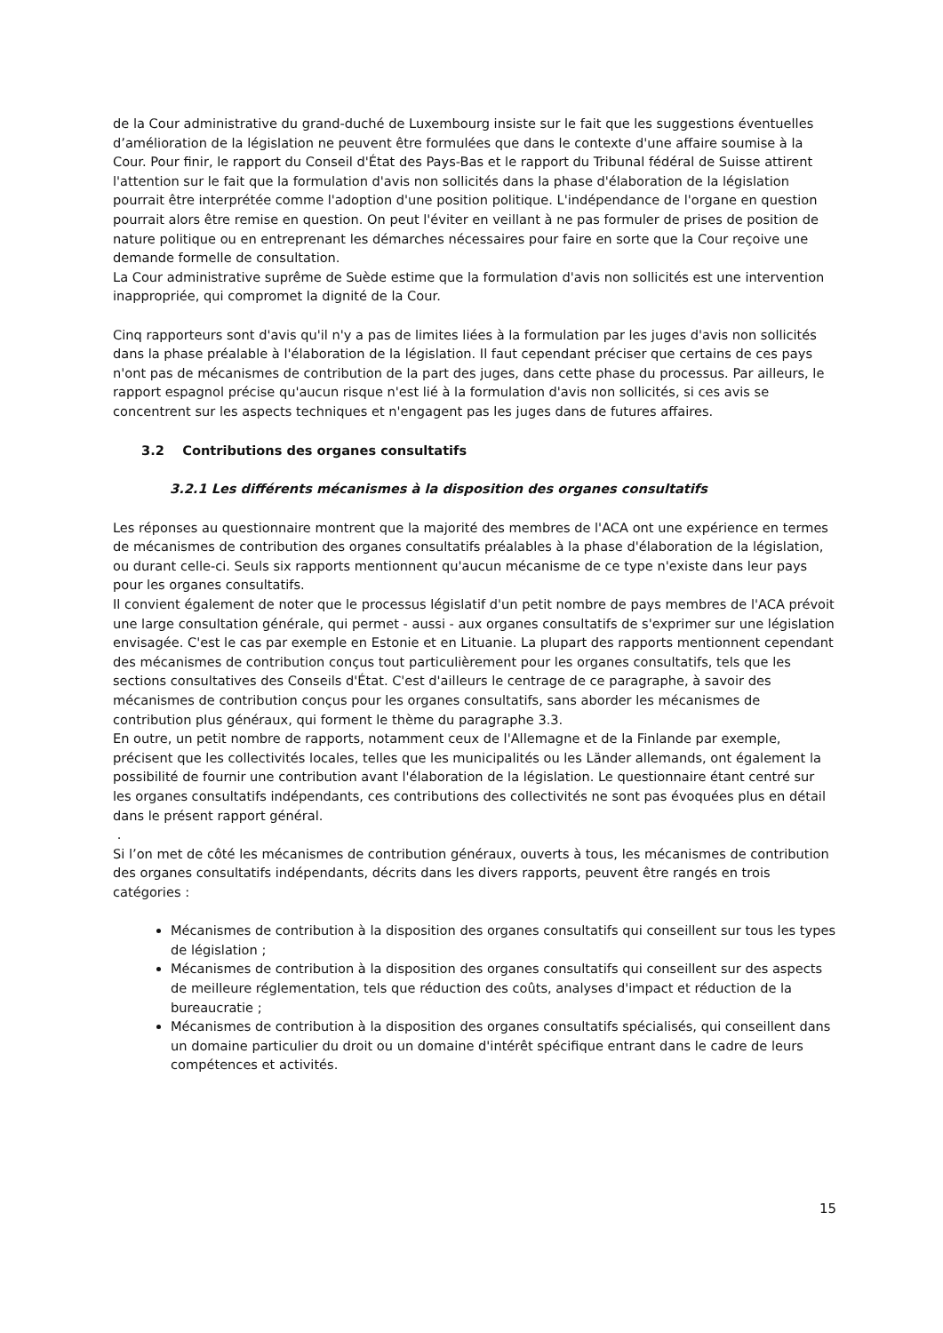de la Cour administrative du grand-duché de Luxembourg insiste sur le fait que les suggestions éventuelles d’amélioration de la législation ne peuvent être formulées que dans le contexte d'une affaire soumise à la Cour. Pour finir, le rapport du Conseil d'État des Pays-Bas et le rapport du Tribunal fédéral de Suisse attirent l'attention sur le fait que la formulation d'avis non sollicités dans la phase d'élaboration de la législation pourrait être interprétée comme l'adoption d'une position politique. L'indépendance de l'organe en question pourrait alors être remise en question. On peut l'éviter en veillant à ne pas formuler de prises de position de nature politique ou en entreprenant les démarches nécessaires pour faire en sorte que la Cour reçoive une demande formelle de consultation.
La Cour administrative suprême de Suède estime que la formulation d'avis non sollicités est une intervention inappropriée, qui compromet la dignité de la Cour.
Cinq rapporteurs sont d'avis qu'il n'y a pas de limites liées à la formulation par les juges d'avis non sollicités dans la phase préalable à l'élaboration de la législation. Il faut cependant préciser que certains de ces pays n'ont pas de mécanismes de contribution de la part des juges, dans cette phase du processus. Par ailleurs, le rapport espagnol précise qu'aucun risque n'est lié à la formulation d'avis non sollicités, si ces avis se concentrent sur les aspects techniques et n'engagent pas les juges dans de futures affaires.
3.2 Contributions des organes consultatifs
3.2.1 Les différents mécanismes à la disposition des organes consultatifs
Les réponses au questionnaire montrent que la majorité des membres de l'ACA ont une expérience en termes de mécanismes de contribution des organes consultatifs préalables à la phase d'élaboration de la législation, ou durant celle-ci. Seuls six rapports mentionnent qu'aucun mécanisme de ce type n'existe dans leur pays pour les organes consultatifs.
Il convient également de noter que le processus législatif d'un petit nombre de pays membres de l'ACA prévoit une large consultation générale, qui permet - aussi - aux organes consultatifs de s'exprimer sur une législation envisagée. C'est le cas par exemple en Estonie et en Lituanie. La plupart des rapports mentionnent cependant des mécanismes de contribution conçus tout particulièrement pour les organes consultatifs, tels que les sections consultatives des Conseils d'État. C'est d'ailleurs le centrage de ce paragraphe, à savoir des mécanismes de contribution conçus pour les organes consultatifs, sans aborder les mécanismes de contribution plus généraux, qui forment le thème du paragraphe 3.3.
En outre, un petit nombre de rapports, notamment ceux de l'Allemagne et de la Finlande par exemple, précisent que les collectivités locales, telles que les municipalités ou les Länder allemands, ont également la possibilité de fournir une contribution avant l'élaboration de la législation. Le questionnaire étant centré sur les organes consultatifs indépendants, ces contributions des collectivités ne sont pas évoquées plus en détail dans le présent rapport général.
.
Si l’on met de côté les mécanismes de contribution généraux, ouverts à tous, les mécanismes de contribution des organes consultatifs indépendants, décrits dans les divers rapports, peuvent être rangés en trois catégories :
Mécanismes de contribution à la disposition des organes consultatifs qui conseillent sur tous les types de législation ;
Mécanismes de contribution à la disposition des organes consultatifs qui conseillent sur des aspects de meilleure réglementation, tels que réduction des coûts, analyses d'impact et réduction de la bureaucratie ;
Mécanismes de contribution à la disposition des organes consultatifs spécialisés, qui conseillent dans un domaine particulier du droit ou un domaine d'intérêt spécifique entrant dans le cadre de leurs compétences et activités.
15